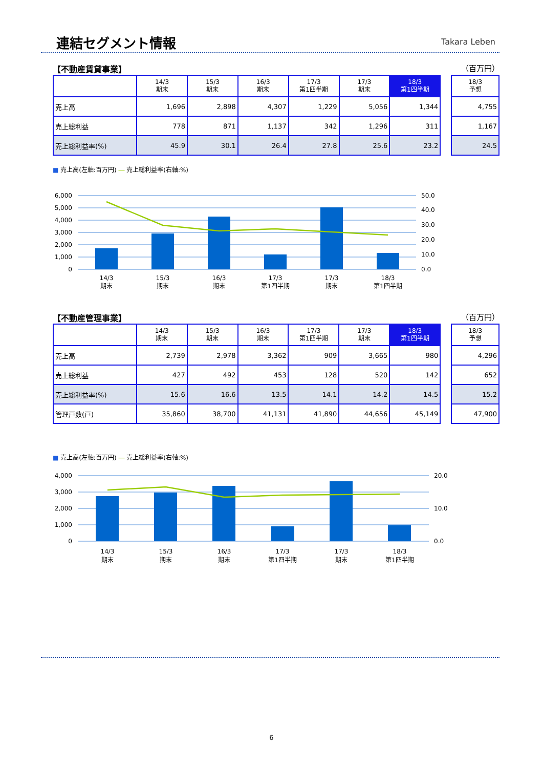連結セグメント情報 Takara Leben
【不動産賃貸事業】 （百万円）
| | 14/3 期末 | 15/3 期末 | 16/3 期末 | 17/3 第1四半期 | 17/3 期末 | 18/3 第1四半期 |
| --- | --- | --- | --- | --- | --- | --- |
| 売上高 | 1,696 | 2,898 | 4,307 | 1,229 | 5,056 | 1,344 |
| 売上総利益 | 778 | 871 | 1,137 | 342 | 1,296 | 311 |
| 売上総利益率(%) | 45.9 | 30.1 | 26.4 | 27.8 | 25.6 | 23.2 |
| 18/3 予想 |
| --- |
| 4,755 |
| 1,167 |
| 24.5 |
■ 売上高(左軸:百万円) ― 売上総利益率(右軸:%)
6,000
5,000
4,000
3,000
2,000
1,000
0
50.0
40.0
30.0
20.0
10.0
0.0
14/3
期末
15/3
期末
16/3
期末
17/3
第1四半期
17/3
期末
18/3
第1四半期
【不動産管理事業】 （百万円）
| | 14/3 期末 | 15/3 期末 | 16/3 期末 | 17/3 第1四半期 | 17/3 期末 | 18/3 第1四半期 |
| --- | --- | --- | --- | --- | --- | --- |
| 売上高 | 2,739 | 2,978 | 3,362 | 909 | 3,665 | 980 |
| 売上総利益 | 427 | 492 | 453 | 128 | 520 | 142 |
| 売上総利益率(%) | 15.6 | 16.6 | 13.5 | 14.1 | 14.2 | 14.5 |
| 管理戸数(戸) | 35,860 | 38,700 | 41,131 | 41,890 | 44,656 | 45,149 |
| 18/3 予想 |
| --- |
| 4,296 |
| 652 |
| 15.2 |
| 47,900 |
■ 売上高(左軸:百万円) ― 売上総利益率(右軸:%)
4,000
3,000
2,000
1,000
0
20.0
10.0
0.0
14/3
期末
15/3
期末
16/3
期末
17/3
第1四半期
17/3
期末
18/3
第1四半期
6